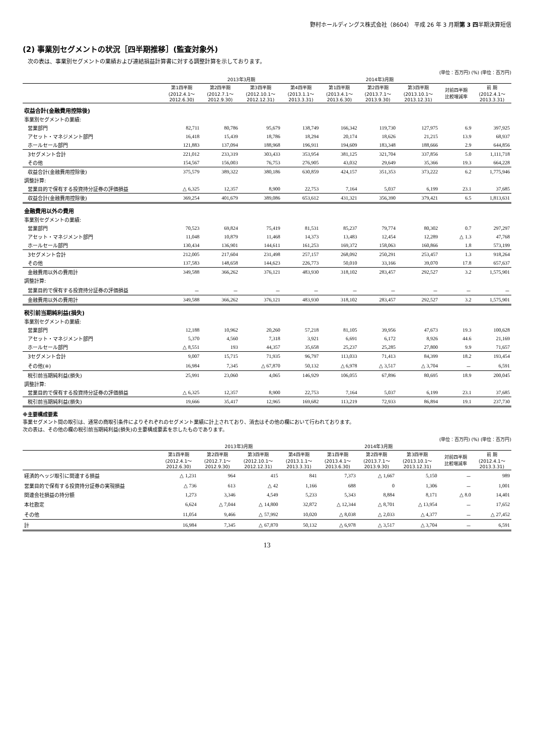野村ホールディングス株式会社（8604） 平成 26 年 3 月期第 3 四半期決算短信
(2) 事業別セグメントの状況［四半期推移］(監査対象外)
次の表は、事業別セグメントの業績および連結損益計算書に対する調整計算を示しております。
(単位：百万円) (%) (単位：百万円)
| | 2013年3月期 | | | | 2014年3月期 | | | | |
| --- | --- | --- | --- | --- | --- | --- | --- | --- | --- |
| | 第1四半期 (2012.4.1～ 2012.6.30) | 第2四半期 (2012.7.1～ 2012.9.30) | 第3四半期 (2012.10.1～ 2012.12.31) | 第4四半期 (2013.1.1～ 2013.3.31) | 第1四半期 (2013.4.1～ 2013.6.30) | 第2四半期 (2013.7.1～ 2013.9.30) | 第3四半期 (2013.10.1～ 2013.12.31) | 対前四半期 比較増減率 | 前 期 (2012.4.1～ 2013.3.31) |
| 収益合計(金融費用控除後) | | | | | | | | | |
| 事業別セグメントの業績: | | | | | | | | | |
| 営業部門 | 82,711 | 80,786 | 95,679 | 138,749 | 166,342 | 119,730 | 127,975 | 6.9 | 397,925 |
| アセット・マネジメント部門 | 16,418 | 15,439 | 18,786 | 18,294 | 20,174 | 18,626 | 21,215 | 13.9 | 68,937 |
| ホールセール部門 | 121,883 | 137,094 | 188,968 | 196,911 | 194,609 | 183,348 | 188,666 | 2.9 | 644,856 |
| 3セグメント合計 | 221,012 | 233,319 | 303,433 | 353,954 | 381,125 | 321,704 | 337,856 | 5.0 | 1,111,718 |
| その他 | 154,567 | 156,003 | 76,753 | 276,905 | 43,032 | 29,649 | 35,366 | 19.3 | 664,228 |
| 収益合計(金融費用控除後) | 375,579 | 389,322 | 380,186 | 630,859 | 424,157 | 351,353 | 373,222 | 6.2 | 1,775,946 |
| 調整計算: | | | | | | | | | |
| 営業目的で保有する投資持分証券の評価損益 | △ 6,325 | 12,357 | 8,900 | 22,753 | 7,164 | 5,037 | 6,199 | 23.1 | 37,685 |
| 収益合計(金融費用控除後) | 369,254 | 401,679 | 389,086 | 653,612 | 431,321 | 356,390 | 379,421 | 6.5 | 1,813,631 |
| 金融費用以外の費用 | | | | | | | | | |
| 事業別セグメントの業績: | | | | | | | | | |
| 営業部門 | 70,523 | 69,824 | 75,419 | 81,531 | 85,237 | 79,774 | 80,302 | 0.7 | 297,297 |
| アセット・マネジメント部門 | 11,048 | 10,879 | 11,468 | 14,373 | 13,483 | 12,454 | 12,289 | △ 1.3 | 47,768 |
| ホールセール部門 | 130,434 | 136,901 | 144,611 | 161,253 | 169,372 | 158,063 | 160,866 | 1.8 | 573,199 |
| 3セグメント合計 | 212,005 | 217,604 | 231,498 | 257,157 | 268,092 | 250,291 | 253,457 | 1.3 | 918,264 |
| その他 | 137,583 | 148,658 | 144,623 | 226,773 | 50,010 | 33,166 | 39,070 | 17.8 | 657,637 |
| 金融費用以外の費用計 | 349,588 | 366,262 | 376,121 | 483,930 | 318,102 | 283,457 | 292,527 | 3.2 | 1,575,901 |
| 調整計算: | | | | | | | | | |
| 営業目的で保有する投資持分証券の評価損益 | － | － | － | － | － | － | － | － | － |
| 金融費用以外の費用計 | 349,588 | 366,262 | 376,121 | 483,930 | 318,102 | 283,457 | 292,527 | 3.2 | 1,575,901 |
| 税引前当期純利益(損失) | | | | | | | | | |
| 事業別セグメントの業績: | | | | | | | | | |
| 営業部門 | 12,188 | 10,962 | 20,260 | 57,218 | 81,105 | 39,956 | 47,673 | 19.3 | 100,628 |
| アセット・マネジメント部門 | 5,370 | 4,560 | 7,318 | 3,921 | 6,691 | 6,172 | 8,926 | 44.6 | 21,169 |
| ホールセール部門 | △ 8,551 | 193 | 44,357 | 35,658 | 25,237 | 25,285 | 27,800 | 9.9 | 71,657 |
| 3セグメント合計 | 9,007 | 15,715 | 71,935 | 96,797 | 113,033 | 71,413 | 84,399 | 18.2 | 193,454 |
| その他(※) | 16,984 | 7,345 | △ 67,870 | 50,132 | △ 6,978 | △ 3,517 | △ 3,704 | － | 6,591 |
| 税引前当期純利益(損失) | 25,991 | 23,060 | 4,065 | 146,929 | 106,055 | 67,896 | 80,695 | 18.9 | 200,045 |
| 調整計算: | | | | | | | | | |
| 営業目的で保有する投資持分証券の評価損益 | △ 6,325 | 12,357 | 8,900 | 22,753 | 7,164 | 5,037 | 6,199 | 23.1 | 37,685 |
| 税引前当期純利益(損失) | 19,666 | 35,417 | 12,965 | 169,682 | 113,219 | 72,933 | 86,894 | 19.1 | 237,730 |
※主要構成要素
事業セグメント間の取引は、通常の商取引条件によりそれぞれのセグメント業績に計上されており、消去はその他の欄において行われております。
次の表は、その他の欄の税引前当期純利益(損失)の主要構成要素を示したものであります。
(単位：百万円) (%) (単位：百万円)
| | 2013年3月期 | | | | 2014年3月期 | | | | |
| --- | --- | --- | --- | --- | --- | --- | --- | --- | --- |
| | 第1四半期 (2012.4.1～ 2012.6.30) | 第2四半期 (2012.7.1～ 2012.9.30) | 第3四半期 (2012.10.1～ 2012.12.31) | 第4四半期 (2013.1.1～ 2013.3.31) | 第1四半期 (2013.4.1～ 2013.6.30) | 第2四半期 (2013.7.1～ 2013.9.30) | 第3四半期 (2013.10.1～ 2013.12.31) | 対前四半期 比較増減率 | 前 期 (2012.4.1～ 2013.3.31) |
| 経済的ヘッジ取引に関連する損益 | △ 1,231 | 964 | 415 | 841 | 7,373 | △ 1,667 | 5,150 | － | 989 |
| 営業目的で保有する投資持分証券の実現損益 | △ 736 | 613 | △ 42 | 1,166 | 688 | 0 | 1,306 | － | 1,001 |
| 関連会社損益の持分額 | 1,273 | 3,346 | 4,549 | 5,233 | 5,343 | 8,884 | 8,171 | △ 8.0 | 14,401 |
| 本社勘定 | 6,624 | △ 7,044 | △ 14,800 | 32,872 | △ 12,344 | △ 8,701 | △ 13,954 | － | 17,652 |
| その他 | 11,054 | 9,466 | △ 57,992 | 10,020 | △ 8,038 | △ 2,033 | △ 4,377 | － | △ 27,452 |
| 計 | 16,984 | 7,345 | △ 67,870 | 50,132 | △ 6,978 | △ 3,517 | △ 3,704 | － | 6,591 |
13